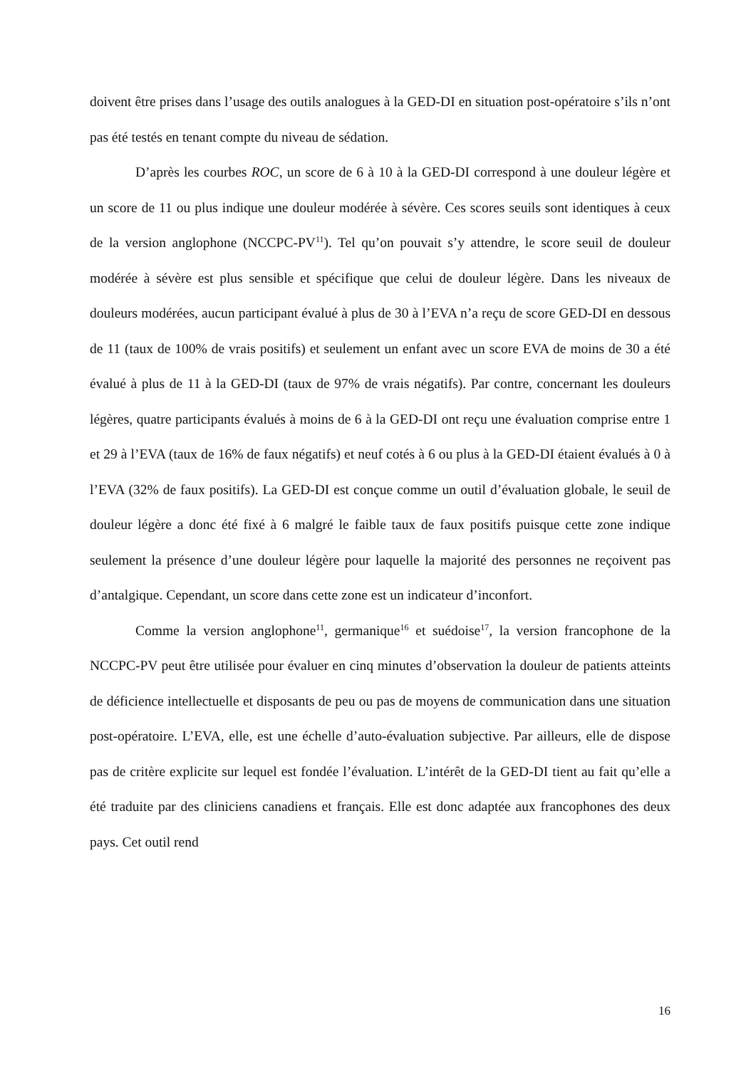doivent être prises dans l’usage des outils analogues à la GED-DI en situation post-opératoire s’ils n’ont pas été testés en tenant compte du niveau de sédation.
D’après les courbes ROC, un score de 6 à 10 à la GED-DI correspond à une douleur légère et un score de 11 ou plus indique une douleur modérée à sévère. Ces scores seuils sont identiques à ceux de la version anglophone (NCCPC-PV<sup>11</sup>). Tel qu’on pouvait s’y attendre, le score seuil de douleur modérée à sévère est plus sensible et spécifique que celui de douleur légère. Dans les niveaux de douleurs modérées, aucun participant évalué à plus de 30 à l’EVA n’a reçu de score GED-DI en dessous de 11 (taux de 100% de vrais positifs) et seulement un enfant avec un score EVA de moins de 30 a été évalué à plus de 11 à la GED-DI (taux de 97% de vrais négatifs). Par contre, concernant les douleurs légères, quatre participants évalués à moins de 6 à la GED-DI ont reçu une évaluation comprise entre 1 et 29 à l’EVA (taux de 16% de faux négatifs) et neuf cotés à 6 ou plus à la GED-DI étaient évalués à 0 à l’EVA (32% de faux positifs). La GED-DI est conçue comme un outil d’évaluation globale, le seuil de douleur légère a donc été fixé à 6 malgré le faible taux de faux positifs puisque cette zone indique seulement la présence d’une douleur légère pour laquelle la majorité des personnes ne reçoivent pas d’antalgique. Cependant, un score dans cette zone est un indicateur d’inconfort.
Comme la version anglophone<sup>11</sup>, germanique<sup>16</sup> et suédoise<sup>17</sup>, la version francophone de la NCCPC-PV peut être utilisée pour évaluer en cinq minutes d’observation la douleur de patients atteints de déficience intellectuelle et disposants de peu ou pas de moyens de communication dans une situation post-opératoire. L’EVA, elle, est une échelle d’auto-évaluation subjective. Par ailleurs, elle de dispose pas de critère explicite sur lequel est fondée l’évaluation. L’intérêt de la GED-DI tient au fait qu’elle a été traduite par des cliniciens canadiens et français. Elle est donc adaptée aux francophones des deux pays. Cet outil rend
16